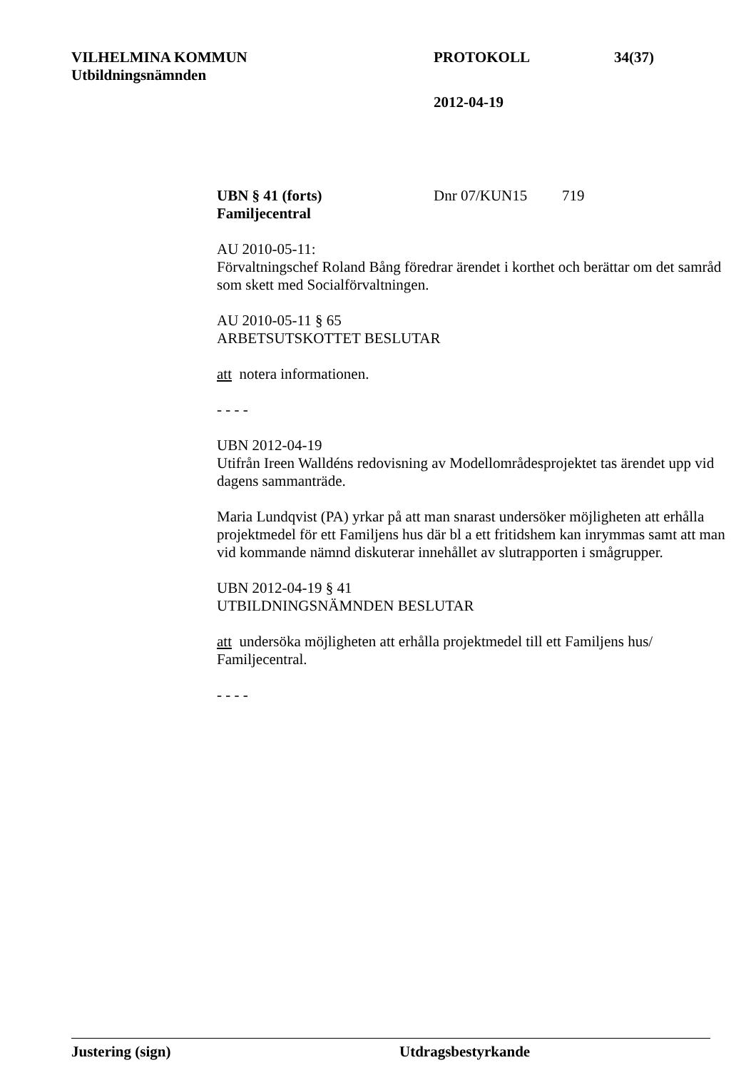VILHELMINA KOMMUN PROTOKOLL 34(37)
Utbildningsnämnden
2012-04-19
UBN § 41 (forts) Dnr 07/KUN15 719
Familjecentral
AU 2010-05-11:
Förvaltningschef Roland Bång föredrar ärendet i korthet och berättar om det samråd som skett med Socialförvaltningen.
AU 2010-05-11 § 65
ARBETSUTSKOTTET BESLUTAR
att notera informationen.
- - - -
UBN 2012-04-19
Utifrån Ireen Walldéns redovisning av Modellområdesprojektet tas ärendet upp vid dagens sammanträde.
Maria Lundqvist (PA) yrkar på att man snarast undersöker möjligheten att erhålla projektmedel för ett Familjens hus där bl a ett fritidshem kan inrymmas samt att man vid kommande nämnd diskuterar innehållet av slutrapporten i smågrupper.
UBN 2012-04-19 § 41
UTBILDNINGSNÄMNDEN BESLUTAR
att undersöka möjligheten att erhålla projektmedel till ett Familjens hus/ Familjecentral.
- - - -
Justering (sign) Utdragsbestyrkande